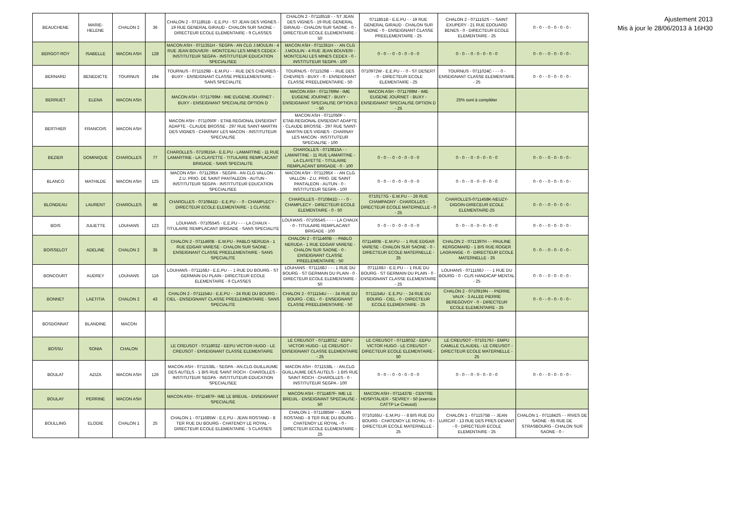Ajustement 2013
Mis à jour le 28/06/2013 à 16H30
| BEAUCHENE | MARIE-HELENE | CHALON 2 | 36 | CHALON 2 - 0711851B - E.E.PU - ST JEAN DES VIGNES - 19 RUE GENERAL GIRAUD - CHALON SUR SAONE - DIRECTEUR ECOLE ELEMENTAIRE - 9 CLASSES | CHALON 2 - 0711851B - - ST JEAN DES VIGNES - 19 RUE GENERAL GIRAUD - CHALON SUR SAONE - 0 - DIRECTEUR ECOLE ELEMENTAIRE - 50 | 0711851B - E.E.PU - - 19 RUE GENERAL GIRAUD - CHALON SUR SAONE - 0 - ENSEIGNANT CLASSE PREELEMENTAIRE - 25 | CHALON 2 - 0711152S - - SAINT EXUPERY - 21 RUE EDOUARD BENES - 0 - DIRECTEUR ECOLE ELEMENTAIRE - 25 | 0 - 0 - - 0 - 0 - 0 - 0 - |
| BERGOT-ROY | ISABELLE | MACON ASH | 128 | MACON ASH - 0711351H - SEGPA - AN CLG J.MOULIN - 4 RUE JEAN BOUVERI - MONTCEAU LES MINES CEDEX - INSTITUTEUR SEGPA - INSTITUTEUR EDUCATION SPECIALISEE | MACON ASH - 0711351H - - AN CLG J.MOULIN - 4 RUE JEAN BOUVERI - MONTCEAU LES MINES CEDEX - 0 - INSTITUTEUR SEGPA - 100 | 0 - 0 - - 0 - 0 - 0 - 0 - 0 | 0 - 0 - - 0 - 0 - 0 - 0 - 0 | 0 - 0 - - 0 - 0 - 0 - 0 - |
| BERNARD | BENEDICTE | TOURNUS | 194 | TOURNUS - 0711529B - E.M.PU - - RUE DES CHEVRES - BUXY - ENSEIGNANT CLASSE PREELEMENTAIRE - SANS SPECIALITE | TOURNUS - 0711529B - - RUE DES CHEVRES - BUXY - 0 - ENSEIGNANT CLASSE PREELEMENTAIRE - 50 | 0710972W - E.E.PU - - 0 - ST DESERT - 0 - DIRECTEUR ECOLE ELEMENTAIRE - 25 | TOURNUS - 0711024C - - - 0 - ENSEIGNANT CLASSE ELEMENTAIRE - 25 | 0 - 0 - - 0 - 0 - 0 - 0 - |
| BERRUET | ELENA | MACON ASH | | MACON ASH - 0711769M - IME EUGENE JOURNET - BUXY - ENSEIGNANT SPECIALISE OPTION D | MACON ASH - 0711769M - IME EUGENE JOURNET - BUXY - ENSEIGNANT SPECIALISE OPTION D - 50 | MACON ASH - 0711769M - IME EUGENE JOURNET - BUXY - ENSEIGNANT SPECIALISE OPTION D - 25 | 25% sont à compléter | |
| BERTHIER | FRANCOIS | MACON ASH | | MACON ASH - 0711050F - ETAB.REGIONAL ENSEIGNT ADAPTE - CLAUDE BROSSE - 297 RUE SAINT-MARTIN DES VIGNES - CHARNAY LES MACON - INSTITUTEUR SPECIALISE | MACON ASH - 0711050F - ETAB.REGIONAL ENSEIGNT ADAPTE - CLAUDE BROSSE - 297 RUE SAINT-MARTIN DES VIGNES - CHARNAY LES MACON - INSTITUTEUR SPECIALISE - 100 | | | |
| BEZIER | DOMINIQUE | CHAROLLES | 77 | CHAROLLES - 0710815A - E.E.PU - LAMARTINE - 11 RUE LAMARTINE - LA CLAYETTE - TITULAIRE REMPLACANT BRIGADE - SANS SPECIALITE | CHAROLLES - 0710815A - - LAMARTINE - 11 RUE LAMARTINE - LA CLAYETTE - TITULAIRE REMPLACANT BRIGADE - 0 - 100 | 0 - 0 - - 0 - 0 - 0 - 0 - 0 | 0 - 0 - - 0 - 0 - 0 - 0 - 0 | 0 - 0 - - 0 - 0 - 0 - 0 - |
| BLANCO | MATHILDE | MACON ASH | 125 | MACON ASH - 0711295X - SEGPA - AN CLG VALLON - Z.U. PRIO. DE SAINT PANTALEON - AUTUN - INSTITUTEUR SEGPA - INSTITUTEUR EDUCATION SPECIALISEE | MACON ASH - 0711295X - - AN CLG VALLON - Z.U. PRIO. DE SAINT PANTALEON - AUTUN - 0 - INSTITUTEUR SEGPA - 100 | 0 - 0 - - 0 - 0 - 0 - 0 - 0 | 0 - 0 - - 0 - 0 - 0 - 0 - 0 | 0 - 0 - - 0 - 0 - 0 - 0 - |
| BLONDEAU | LAURENT | CHAROLLES | 66 | CHAROLLES - 0710841D - E.E.PU - - 0 - CHAMPLECY - DIRECTEUR ECOLE ELEMENTAIRE - 1 CLASSE | CHAROLLES - 0710841D - - - 0 - CHAMPLECY - DIRECTEUR ECOLE ELEMENTAIRE - 0 - 50 | 0710177G - E.M.PU - - 26 RUE CHAMPAGNY - CHAROLLES - DIRECTEUR ECOLE MATERNELLE - 0 - 25 | CHAROLLES-0711458K-NEUZY-DIGOIN-DIRECEUR ECOLE ELEMENTAIRE-25 | 0 - 0 - - 0 - 0 - 0 - 0 - |
| BOIS | JULIETTE | LOUHANS | 123 | LOUHANS - 0710554S - E.E.PU - - - LA CHAUX - TITULAIRE REMPLACANT BRIGADE - SANS SPECIALITE | LOUHANS - 0710554S - - - - LA CHAUX - 0 - TITULAIRE REMPLACANT BRIGADE - 100 | 0 - 0 - - 0 - 0 - 0 - 0 - 0 | 0 - 0 - - 0 - 0 - 0 - 0 - 0 | 0 - 0 - - 0 - 0 - 0 - 0 - |
| BOISSELOT | ADELINE | CHALON 2 | 35 | CHALON 2 - 0711460B - E.M.PU - PABLO NERUDA - 1 RUE EDGAR VARESE - CHALON SUR SAONE - ENSEIGNANT CLASSE PREELEMENTAIRE - SANS SPECIALITE | CHALON 2 - 0711460B - - PABLO NERUDA - 1 RUE EDGAR VARESE - CHALON SUR SAONE - 0 - ENSEIGNANT CLASSE PREELEMENTAIRE - 50 | 0711460B - E.M.PU - - 1 RUE EDGAR VARESE - CHALON SUR SAONE - 0 - DIRECTEUR ECOLE MATERNELLE - 25 | CHALON 2 - 0711397H - - PAULINE KERGOMARD - 1 BIS RUE ROGER LAGRANGE - 0 - DIRECTEUR ECOLE MATERNELLE - 25 | 0 - 0 - - 0 - 0 - 0 - 0 - |
| BONCOURT | AUDREY | LOUHANS | 116 | LOUHANS - 0711168J - E.E.PU - - 1 RUE DU BOURG - ST GERMAIN DU PLAIN - DIRECTEUR ECOLE ELEMENTAIRE - 9 CLASSES | LOUHANS - 0711168J - - - 1 RUE DU BOURG - ST GERMAIN DU PLAIN - 0 - DIRECTEUR ECOLE ELEMENTAIRE - 50 | 0711168J - E.E.PU - - 1 RUE DU BOURG - ST GERMAIN DU PLAIN - 0 - ENSEIGNANT CLASSE ELEMENTAIRE - 25 | LOUHANS - 0711168J - - - 1 RUE DU BOURG - 0 - CLIS HANDICAP MENTAL - 25 | 0 - 0 - - 0 - 0 - 0 - 0 - |
| BONNET | LAETITIA | CHALON 2 | 43 | CHALON 2 - 0711154U - E.E.PU - - 24 RUE DU BOURG - CIEL - ENSEIGNANT CLASSE PREELEMENTAIRE - SANS SPECIALITE | CHALON 2 - 0711154U - - - 24 RUE DU BOURG - CIEL - 0 - ENSEIGNANT CLASSE PREELEMENTAIRE - 50 | 0711154U - E.E.PU - - 24 RUE DU BOURG - CIEL - 0 - DIRECTEUR ECOLE ELEMENTAIRE - 25 | CHALON 2 - 0710919N - - PIERRE VAUX - 3 ALLEE PIERRE BEREGOVOY - 0 - DIRECTEUR ECOLE ELEMENTAIRE - 25 | 0 - 0 - - 0 - 0 - 0 - 0 - |
| BOSDONNAT | BLANDINE | MACON | | | | | | |
| BOSSU | SONIA | CHALON | | LE CREUSOT - 0711803Z - EEPU VICTOR HUGO - LE CREUSOT - ENSEIGNANT CLASSE ELEMENTAIRE | LE CREUSOT - 0711803Z - EEPU VICTOR HUGO - LE CREUSOT - ENSEIGNANT CLASSE ELEMENTAIRE - 25 | LE CREUSOT - 0711803Z - EEPU VICTOR HUGO - LE CREUSOT - DIRECTEUR ECOLE ELEMENTAIRE - 50 | LE CREUSOT - 0710179J - EMPU CAMILLE CLAUDEL - LE CREUSOT - DIRECTEUR ECOLE MATERNELLE - 25 | |
| BOULAT | AZIZA | MACON ASH | 126 | MACON ASH - 0711538L - SEGPA - AN.CLG GUILLAUME DES AUTELS - 1 BIS RUE SAINT ROCH - CHAROLLES - INSTITUTEUR SEGPA - INSTITUTEUR EDUCATION SPECIALISEE | MACON ASH - 0711538L - - AN.CLG GUILLAUME DES AUTELS - 1 BIS RUE SAINT ROCH - CHAROLLES - 0 - INSTITUTEUR SEGPA - 100 | 0 - 0 - - 0 - 0 - 0 - 0 - 0 | 0 - 0 - - 0 - 0 - 0 - 0 - 0 | 0 - 0 - - 0 - 0 - 0 - 0 - |
| BOULAY | PERRINE | MACON ASH | | MACON ASH - 0711487F- IME LE BREUIL - ENSEIGNANT SPECIALISE | MACON ASH - 0711487F- IME LE BREUIL - ENSEIGNANT SPECIALISE - 50 | MACON ASH - 0711437B - CENTRE HOSPITALIER - SEVREY - 50 (exercice CATTP Le Creusot) | | |
| BOULLING | ELODIE | CHALON 1 | 25 | CHALON 1 - 0711685W - E.E.PU - JEAN ROSTAND - 8 TER RUE DU BOURG - CHATENOY LE ROYAL - DIRECTEUR ECOLE ELEMENTAIRE - 5 CLASSES | CHALON 1 - 0711685W - - JEAN ROSTAND - 8 TER RUE DU BOURG - CHATENOY LE ROYAL - 0 - DIRECTEUR ECOLE ELEMENTAIRE - 25 | 0710165U - E.M.PU - - 8 BIS RUE DU BOURG - CHATENOY LE ROYAL - 0 - DIRECTEUR ECOLE MATERNELLE - 25 | CHALON 1 - 0711575B - - JEAN LURCAT - 13 RUE DES PRES DEVANT - 0 - DIRECTEUR ECOLE ELEMENTAIRE - 25 | CHALON 1 - 0711842S - - RIVES DE SAONE - 65 RUE DE STRASBOURG - CHALON SUR SAONE - 0 - |